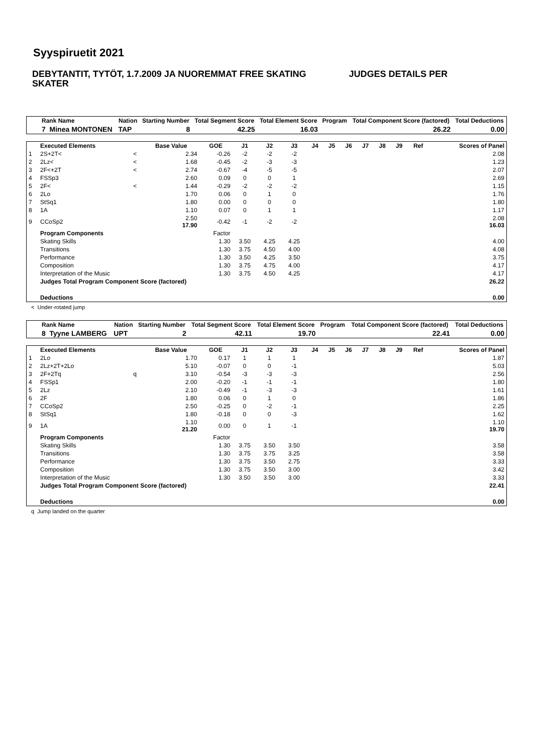Syyspiruetit 2021
DEBYTANTIT, TYTÖT, 1.7.2009 JA NUOREMMAT FREE SKATING JUDGES DETAILS PER SKATER
| Rank Name | Nation | Starting Number | Total Segment Score | Total Element Score | Program | Total Component Score (factored) | Total Deductions |
| --- | --- | --- | --- | --- | --- | --- | --- |
| 7 Minea MONTONEN | TAP | 8 | 42.25 | 16.03 | | 26.22 | 0.00 |
| | Executed Elements | | Base Value | GOE | J1 | J2 | J3 | J4 | J5 | J6 | J7 | J8 | J9 | Ref | Scores of Panel |
| --- | --- | --- | --- | --- | --- | --- | --- | --- | --- | --- | --- | --- | --- | --- | --- |
| 1 | 2S+2T< | < | 2.34 | -0.26 | -2 | -2 | -2 | | | | | | | | 2.08 |
| 2 | 2Lz< | < | 1.68 | -0.45 | -2 | -3 | -3 | | | | | | | | 1.23 |
| 3 | 2F<+2T | < | 2.74 | -0.67 | -4 | -5 | -5 | | | | | | | | 2.07 |
| 4 | FSSp3 | | 2.60 | 0.09 | 0 | 0 | 1 | | | | | | | | 2.69 |
| 5 | 2F< | < | 1.44 | -0.29 | -2 | -2 | -2 | | | | | | | | 1.15 |
| 6 | 2Lo | | 1.70 | 0.06 | 0 | 1 | 0 | | | | | | | | 1.76 |
| 7 | StSq1 | | 1.80 | 0.00 | 0 | 0 | 0 | | | | | | | | 1.80 |
| 8 | 1A | | 1.10 | 0.07 | 0 | 1 | 1 | | | | | | | | 1.17 |
| 9 | CCoSp2 | | 2.50 17.90 | -0.42 | -1 | -2 | -2 | | | | | | | | 2.08 16.03 |
| | Program Components | | | Factor | | | | | | | | | | | |
| | Skating Skills | | | 1.30 | 3.50 | 4.25 | 4.25 | | | | | | | | 4.00 |
| | Transitions | | | 1.30 | 3.75 | 4.50 | 4.00 | | | | | | | | 4.08 |
| | Performance | | | 1.30 | 3.50 | 4.25 | 3.50 | | | | | | | | 3.75 |
| | Composition | | | 1.30 | 3.75 | 4.75 | 4.00 | | | | | | | | 4.17 |
| | Interpretation of the Music | | | 1.30 | 3.75 | 4.50 | 4.25 | | | | | | | | 4.17 |
| | Judges Total Program Component Score (factored) | | | | | | | | | | | | | | 26.22 |
| | Deductions | | | | | | | | | | | | | | 0.00 |
< Under-rotated jump
| Rank Name | Nation | Starting Number | Total Segment Score | Total Element Score | Program | Total Component Score (factored) | Total Deductions |
| --- | --- | --- | --- | --- | --- | --- | --- |
| 8 Tyyne LAMBERG | UPT | 2 | 42.11 | 19.70 | | 22.41 | 0.00 |
| | Executed Elements | | Base Value | GOE | J1 | J2 | J3 | J4 | J5 | J6 | J7 | J8 | J9 | Ref | Scores of Panel |
| --- | --- | --- | --- | --- | --- | --- | --- | --- | --- | --- | --- | --- | --- | --- | --- |
| 1 | 2Lo | | 1.70 | 0.17 | 1 | 1 | 1 | | | | | | | | 1.87 |
| 2 | 2Lz+2T+2Lo | | 5.10 | -0.07 | 0 | 0 | -1 | | | | | | | | 5.03 |
| 3 | 2F+2Tq | q | 3.10 | -0.54 | -3 | -3 | -3 | | | | | | | | 2.56 |
| 4 | FSSp1 | | 2.00 | -0.20 | -1 | -1 | -1 | | | | | | | | 1.80 |
| 5 | 2Lz | | 2.10 | -0.49 | -1 | -3 | -3 | | | | | | | | 1.61 |
| 6 | 2F | | 1.80 | 0.06 | 0 | 1 | 0 | | | | | | | | 1.86 |
| 7 | CCoSp2 | | 2.50 | -0.25 | 0 | -2 | -1 | | | | | | | | 2.25 |
| 8 | StSq1 | | 1.80 | -0.18 | 0 | 0 | -3 | | | | | | | | 1.62 |
| 9 | 1A | | 1.10 21.20 | 0.00 | 0 | 1 | -1 | | | | | | | | 1.10 19.70 |
| | Program Components | | | Factor | | | | | | | | | | | |
| | Skating Skills | | | 1.30 | 3.75 | 3.50 | 3.50 | | | | | | | | 3.58 |
| | Transitions | | | 1.30 | 3.75 | 3.75 | 3.25 | | | | | | | | 3.58 |
| | Performance | | | 1.30 | 3.75 | 3.50 | 2.75 | | | | | | | | 3.33 |
| | Composition | | | 1.30 | 3.75 | 3.50 | 3.00 | | | | | | | | 3.42 |
| | Interpretation of the Music | | | 1.30 | 3.50 | 3.50 | 3.00 | | | | | | | | 3.33 |
| | Judges Total Program Component Score (factored) | | | | | | | | | | | | | | 22.41 |
| | Deductions | | | | | | | | | | | | | | 0.00 |
q Jump landed on the quarter